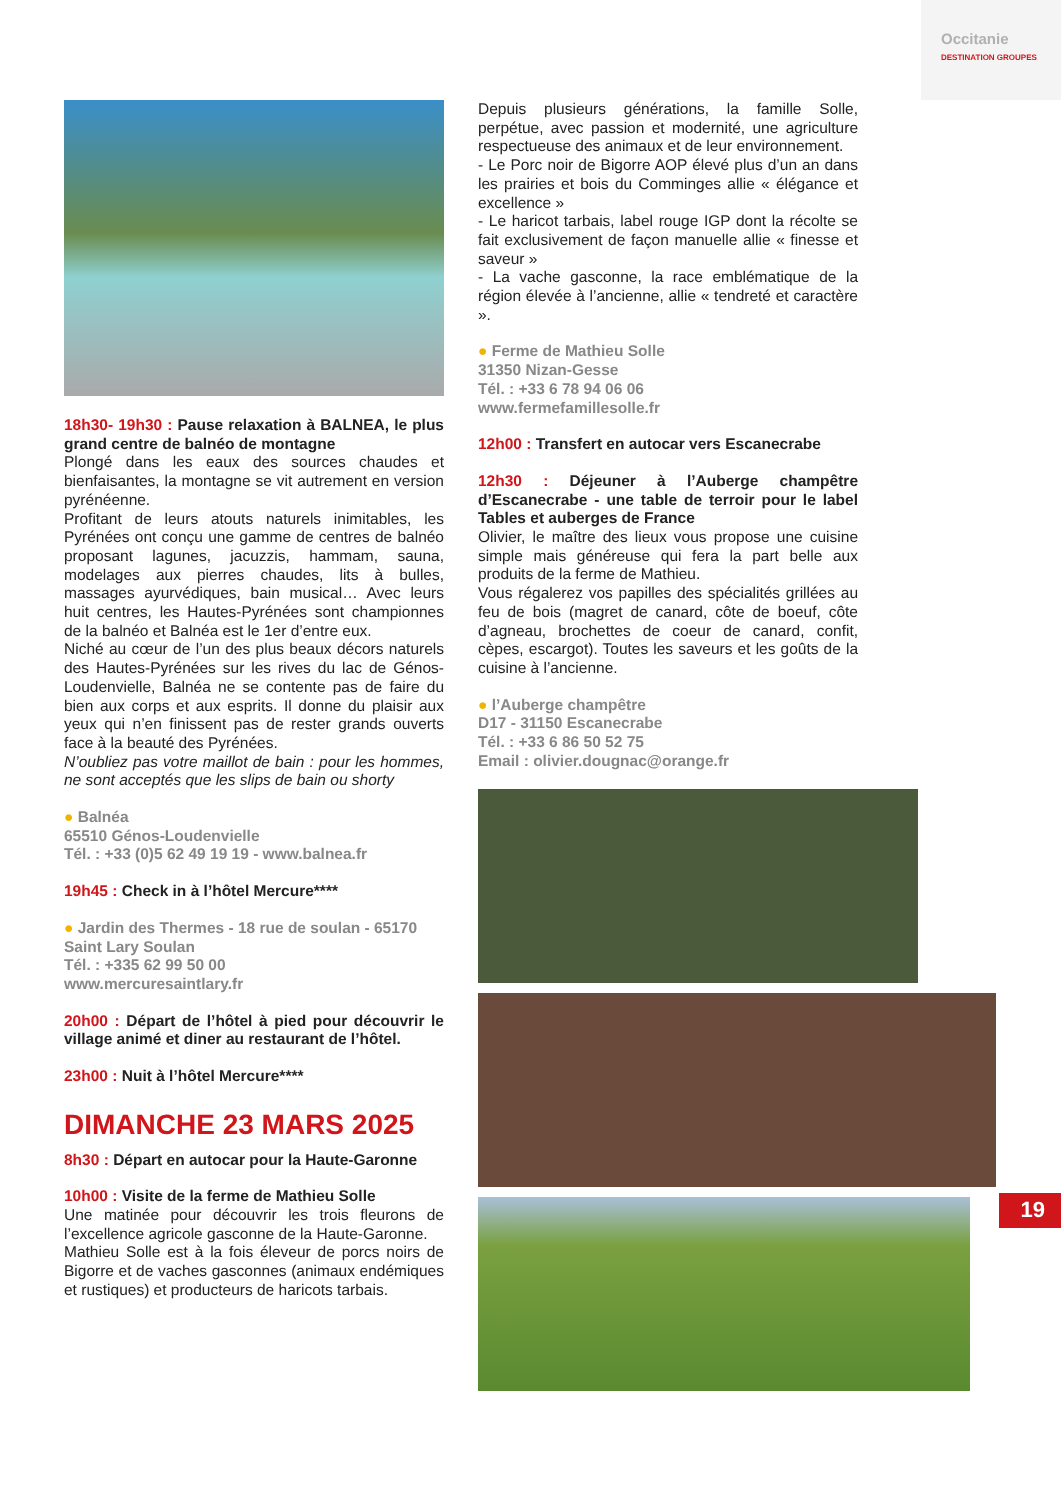Occitanie
DESTINATION GROUPES
18h30- 19h30 : Pause relaxation à BALNEA, le plus grand centre de balnéo de montagne
Plongé dans les eaux des sources chaudes et bienfaisantes, la montagne se vit autrement en version pyrénéenne.
Profitant de leurs atouts naturels inimitables, les Pyrénées ont conçu une gamme de centres de balnéo proposant lagunes, jacuzzis, hammam, sauna, modelages aux pierres chaudes, lits à bulles, massages ayurvédiques, bain musical… Avec leurs huit centres, les Hautes-Pyrénées sont championnes de la balnéo et Balnéa est le 1er d’entre eux.
Niché au cœur de l’un des plus beaux décors naturels des Hautes-Pyrénées sur les rives du lac de Génos-Loudenvielle, Balnéa ne se contente pas de faire du bien aux corps et aux esprits. Il donne du plaisir aux yeux qui n’en finissent pas de rester grands ouverts face à la beauté des Pyrénées.
N’oubliez pas votre maillot de bain : pour les hommes, ne sont acceptés que les slips de bain ou shorty
● Balnéa
65510 Génos-Loudenvielle
Tél. : +33 (0)5 62 49 19 19 - www.balnea.fr
19h45 : Check in à l’hôtel Mercure****
● Jardin des Thermes - 18 rue de soulan - 65170 Saint Lary Soulan
Tél. : +335 62 99 50 00
www.mercuresaintlary.fr
20h00 : Départ de l’hôtel à pied pour découvrir le village animé et diner au restaurant de l’hôtel.
23h00 : Nuit à l’hôtel Mercure****
DIMANCHE 23 MARS 2025
8h30 : Départ en autocar pour la Haute-Garonne
10h00 : Visite de la ferme de Mathieu Solle
Une matinée pour découvrir les trois fleurons de l’excellence agricole gasconne de la Haute-Garonne.
Mathieu Solle est à la fois éleveur de porcs noirs de Bigorre et de vaches gasconnes (animaux endémiques et rustiques) et producteurs de haricots tarbais.
Depuis plusieurs générations, la famille Solle, perpétue, avec passion et modernité, une agriculture respectueuse des animaux et de leur environnement.
- Le Porc noir de Bigorre AOP élevé plus d’un an dans les prairies et bois du Comminges allie « élégance et excellence »
- Le haricot tarbais, label rouge IGP dont la récolte se fait exclusivement de façon manuelle allie « finesse et saveur »
- La vache gasconne, la race emblématique de la région élevée à l’ancienne, allie « tendreté et caractère ».
● Ferme de Mathieu Solle
31350 Nizan-Gesse
Tél. : +33 6 78 94 06 06
www.fermefamillesolle.fr
12h00 : Transfert en autocar vers Escanecrabe
12h30 : Déjeuner à l’Auberge champêtre d’Escanecrabe - une table de terroir pour le label Tables et auberges de France
Olivier, le maître des lieux vous propose une cuisine simple mais généreuse qui fera la part belle aux produits de la ferme de Mathieu.
Vous régalerez vos papilles des spécialités grillées au feu de bois (magret de canard, côte de boeuf, côte d’agneau, brochettes de coeur de canard, confit, cèpes, escargot). Toutes les saveurs et les goûts de la cuisine à l’ancienne.
● l’Auberge champêtre
D17 - 31150 Escanecrabe
Tél. : +33 6 86 50 52 75
Email : olivier.dougnac@orange.fr
19